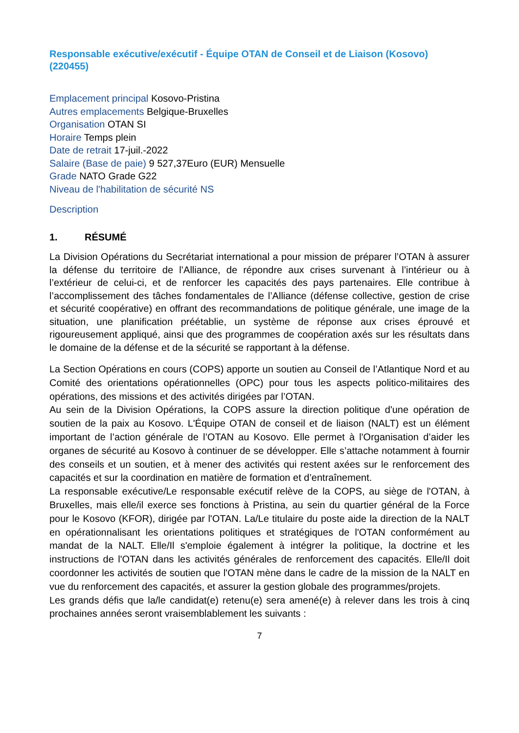Responsable exécutive/exécutif - Équipe OTAN de Conseil et de Liaison (Kosovo) (220455)
Emplacement principal Kosovo-Pristina
Autres emplacements Belgique-Bruxelles
Organisation OTAN SI
Horaire Temps plein
Date de retrait 17-juil.-2022
Salaire (Base de paie) 9 527,37Euro (EUR) Mensuelle
Grade NATO Grade G22
Niveau de l'habilitation de sécurité NS
Description
1. RÉSUMÉ
La Division Opérations du Secrétariat international a pour mission de préparer l’OTAN à assurer la défense du territoire de l’Alliance, de répondre aux crises survenant à l’intérieur ou à l’extérieur de celui-ci, et de renforcer les capacités des pays partenaires. Elle contribue à l’accomplissement des tâches fondamentales de l’Alliance (défense collective, gestion de crise et sécurité coopérative) en offrant des recommandations de politique générale, une image de la situation, une planification préétablie, un système de réponse aux crises éprouvé et rigoureusement appliqué, ainsi que des programmes de coopération axés sur les résultats dans le domaine de la défense et de la sécurité se rapportant à la défense.
La Section Opérations en cours (COPS) apporte un soutien au Conseil de l’Atlantique Nord et au Comité des orientations opérationnelles (OPC) pour tous les aspects politico-militaires des opérations, des missions et des activités dirigées par l’OTAN.
Au sein de la Division Opérations, la COPS assure la direction politique d'une opération de soutien de la paix au Kosovo. L'Équipe OTAN de conseil et de liaison (NALT) est un élément important de l’action générale de l’OTAN au Kosovo. Elle permet à l'Organisation d’aider les organes de sécurité au Kosovo à continuer de se développer. Elle s’attache notamment à fournir des conseils et un soutien, et à mener des activités qui restent axées sur le renforcement des capacités et sur la coordination en matière de formation et d’entraînement.
La responsable exécutive/Le responsable exécutif relève de la COPS, au siège de l'OTAN, à Bruxelles, mais elle/il exerce ses fonctions à Pristina, au sein du quartier général de la Force pour le Kosovo (KFOR), dirigée par l'OTAN. La/Le titulaire du poste aide la direction de la NALT en opérationnalisant les orientations politiques et stratégiques de l'OTAN conformément au mandat de la NALT. Elle/Il s'emploie également à intégrer la politique, la doctrine et les instructions de l'OTAN dans les activités générales de renforcement des capacités. Elle/Il doit coordonner les activités de soutien que l'OTAN mène dans le cadre de la mission de la NALT en vue du renforcement des capacités, et assurer la gestion globale des programmes/projets.
Les grands défis que la/le candidat(e) retenu(e) sera amené(e) à relever dans les trois à cinq prochaines années seront vraisemblablement les suivants :
7